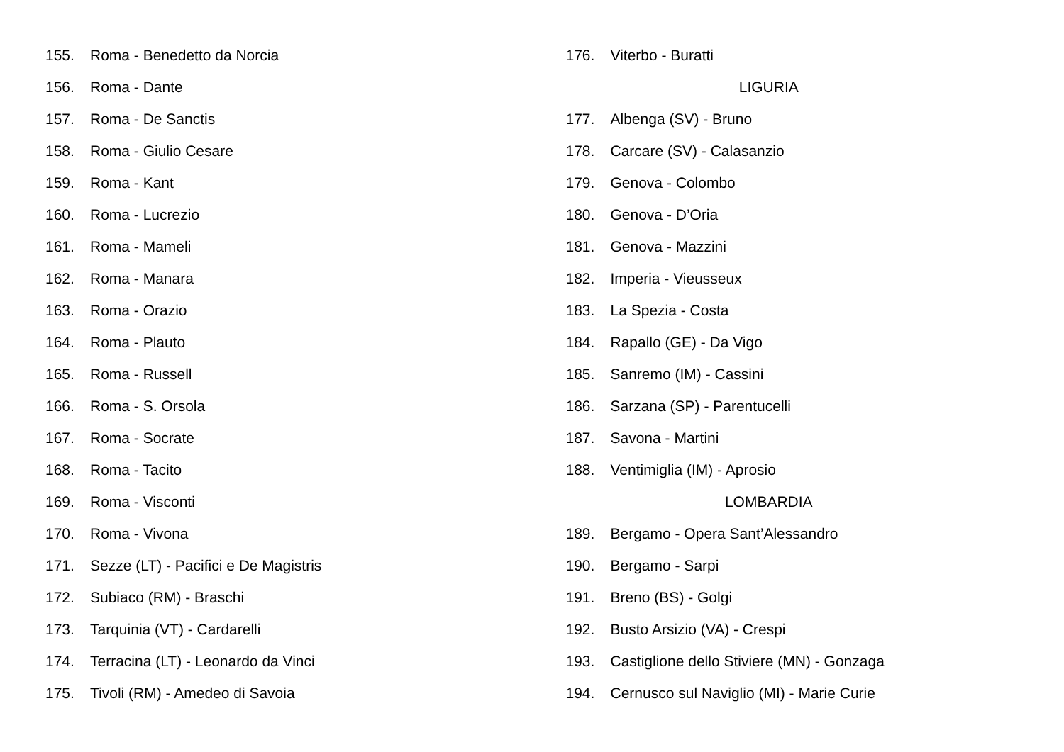155. Roma - Benedetto da Norcia
156. Roma - Dante
157. Roma - De Sanctis
158. Roma - Giulio Cesare
159. Roma - Kant
160. Roma - Lucrezio
161. Roma - Mameli
162. Roma - Manara
163. Roma - Orazio
164. Roma - Plauto
165. Roma - Russell
166. Roma - S. Orsola
167. Roma - Socrate
168. Roma - Tacito
169. Roma - Visconti
170. Roma - Vivona
171. Sezze (LT) - Pacifici e De Magistris
172. Subiaco (RM) - Braschi
173. Tarquinia (VT) - Cardarelli
174. Terracina (LT) - Leonardo da Vinci
175. Tivoli (RM) - Amedeo di Savoia
176. Viterbo - Buratti
LIGURIA
177. Albenga (SV) - Bruno
178. Carcare (SV) - Calasanzio
179. Genova - Colombo
180. Genova - D’Oria
181. Genova - Mazzini
182. Imperia - Vieusseux
183. La Spezia - Costa
184. Rapallo (GE) - Da Vigo
185. Sanremo (IM) - Cassini
186. Sarzana (SP) - Parentucelli
187. Savona - Martini
188. Ventimiglia (IM) - Aprosio
LOMBARDIA
189. Bergamo - Opera Sant’Alessandro
190. Bergamo - Sarpi
191. Breno (BS) - Golgi
192. Busto Arsizio (VA) - Crespi
193. Castiglione dello Stiviere (MN) - Gonzaga
194. Cernusco sul Naviglio (MI) - Marie Curie